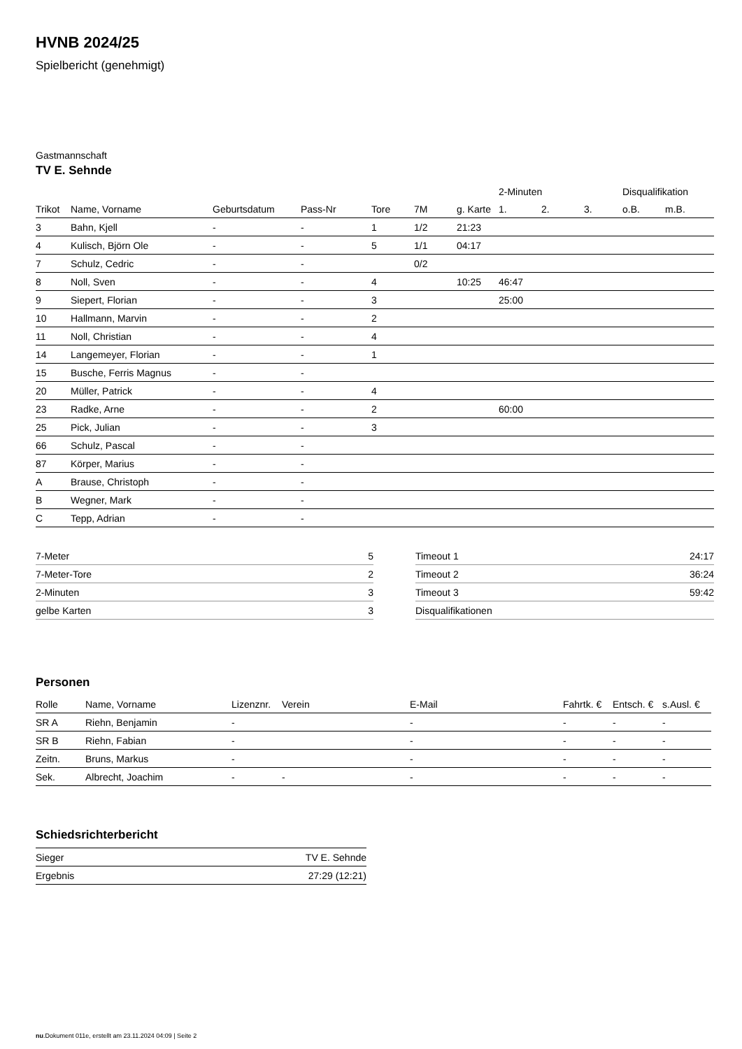HVNB 2024/25
Spielbericht (genehmigt)
Gastmannschaft
TV E. Sehnde
| | | | | | | | 2-Minuten | | | Disqualifikation | |
| --- | --- | --- | --- | --- | --- | --- | --- | --- | --- | --- | --- |
| Trikot | Name, Vorname | Geburtsdatum | Pass-Nr | Tore | 7M | g. Karte | 1. | 2. | 3. | o.B. | m.B. |
| 3 | Bahn, Kjell | - | - | 1 | 1/2 | 21:23 | | | | | |
| 4 | Kulisch, Björn Ole | - | - | 5 | 1/1 | 04:17 | | | | | |
| 7 | Schulz, Cedric | - | - | | 0/2 | | | | | | |
| 8 | Noll, Sven | - | - | 4 | | 10:25 | 46:47 | | | | |
| 9 | Siepert, Florian | - | - | 3 | | | 25:00 | | | | |
| 10 | Hallmann, Marvin | - | - | 2 | | | | | | | |
| 11 | Noll, Christian | - | - | 4 | | | | | | | |
| 14 | Langemeyer, Florian | - | - | 1 | | | | | | | |
| 15 | Busche, Ferris Magnus | - | - | | | | | | | | |
| 20 | Müller, Patrick | - | - | 4 | | | | | | | |
| 23 | Radke, Arne | - | - | 2 | | | 60:00 | | | | |
| 25 | Pick, Julian | - | - | 3 | | | | | | | |
| 66 | Schulz, Pascal | - | - | | | | | | | | |
| 87 | Körper, Marius | - | - | | | | | | | | |
| A | Brause, Christoph | - | - | | | | | | | | |
| B | Wegner, Mark | - | - | | | | | | | | |
| C | Tepp, Adrian | - | - | | | | | | | | |
| 7-Meter | 5 |
| 7-Meter-Tore | 2 |
| 2-Minuten | 3 |
| gelbe Karten | 3 |
| Timeout 1 | 24:17 |
| Timeout 2 | 36:24 |
| Timeout 3 | 59:42 |
| Disqualifikationen | |
Personen
| Rolle | Name, Vorname | Lizenznr. | Verein | E-Mail | Fahrtk. € | Entsch. € | s.Ausl. € |
| --- | --- | --- | --- | --- | --- | --- | --- |
| SR A | Riehn, Benjamin | - | | - | - | - | - |
| SR B | Riehn, Fabian | - | | - | - | - | - |
| Zeitn. | Bruns, Markus | - | | - | - | - | - |
| Sek. | Albrecht, Joachim | - | - | - | - | - | - |
Schiedsrichterbericht
| Sieger | TV E. Sehnde |
| Ergebnis | 27:29 (12:21) |
nu.Dokument 011e, erstellt am 23.11.2024 04:09 | Seite 2